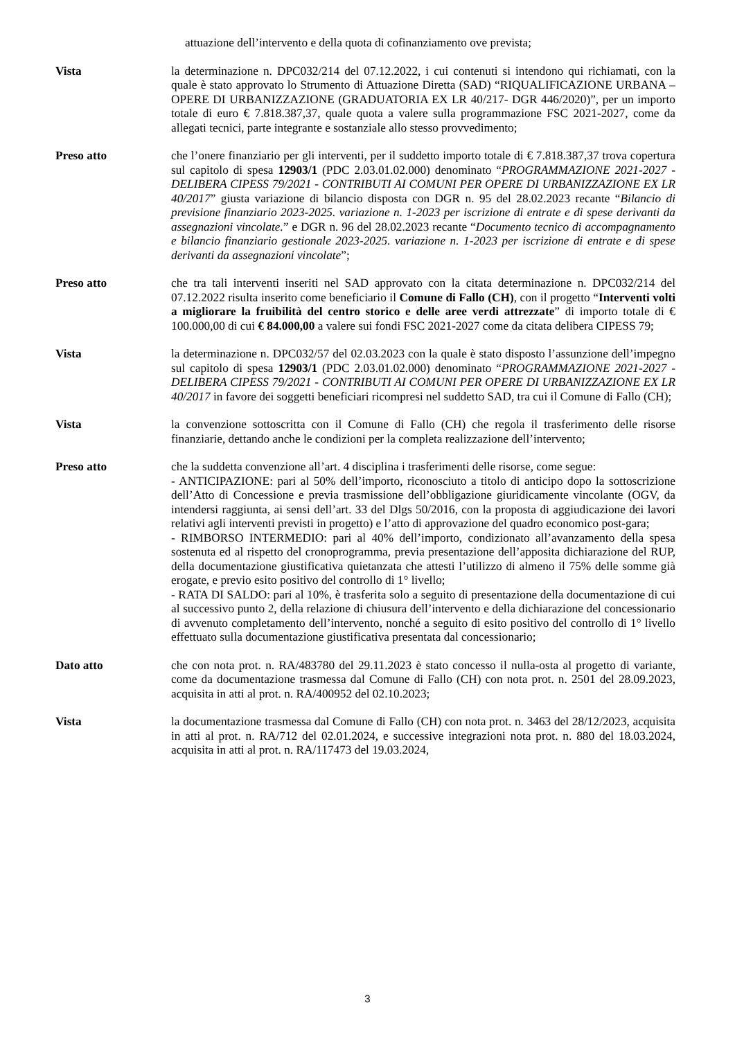attuazione dell’intervento e della quota di cofinanziamento ove prevista;
Vista la determinazione n. DPC032/214 del 07.12.2022, i cui contenuti si intendono qui richiamati, con la quale è stato approvato lo Strumento di Attuazione Diretta (SAD) “RIQUALIFICAZIONE URBANA – OPERE DI URBANIZZAZIONE (GRADUATORIA EX LR 40/217- DGR 446/2020)”, per un importo totale di euro € 7.818.387,37, quale quota a valere sulla programmazione FSC 2021-2027, come da allegati tecnici, parte integrante e sostanziale allo stesso provvedimento;
Preso atto che l’onere finanziario per gli interventi, per il suddetto importo totale di € 7.818.387,37 trova copertura sul capitolo di spesa 12903/1 (PDC 2.03.01.02.000) denominato “PROGRAMMAZIONE 2021-2027 - DELIBERA CIPESS 79/2021 - CONTRIBUTI AI COMUNI PER OPERE DI URBANIZZAZIONE EX LR 40/2017” giusta variazione di bilancio disposta con DGR n. 95 del 28.02.2023 recante “Bilancio di previsione finanziario 2023-2025. variazione n. 1-2023 per iscrizione di entrate e di spese derivanti da assegnazioni vincolate.” e DGR n. 96 del 28.02.2023 recante “Documento tecnico di accompagnamento e bilancio finanziario gestionale 2023-2025. variazione n. 1-2023 per iscrizione di entrate e di spese derivanti da assegnazioni vincolate”;
Preso atto che tra tali interventi inseriti nel SAD approvato con la citata determinazione n. DPC032/214 del 07.12.2022 risulta inserito come beneficiario il Comune di Fallo (CH), con il progetto “Interventi volti a migliorare la fruibilità del centro storico e delle aree verdi attrezzate” di importo totale di € 100.000,00 di cui € 84.000,00 a valere sui fondi FSC 2021-2027 come da citata delibera CIPESS 79;
Vista la determinazione n. DPC032/57 del 02.03.2023 con la quale è stato disposto l’assunzione dell’impegno sul capitolo di spesa 12903/1 (PDC 2.03.01.02.000) denominato “PROGRAMMAZIONE 2021-2027 - DELIBERA CIPESS 79/2021 - CONTRIBUTI AI COMUNI PER OPERE DI URBANIZZAZIONE EX LR 40/2017 in favore dei soggetti beneficiari ricompresi nel suddetto SAD, tra cui il Comune di Fallo (CH);
Vista la convenzione sottoscritta con il Comune di Fallo (CH) che regola il trasferimento delle risorse finanziarie, dettando anche le condizioni per la completa realizzazione dell’intervento;
Preso atto che la suddetta convenzione all’art. 4 disciplina i trasferimenti delle risorse, come segue:
- ANTICIPAZIONE: pari al 50% dell’importo, riconosciuto a titolo di anticipo dopo la sottoscrizione dell’Atto di Concessione e previa trasmissione dell’obbligazione giuridicamente vincolante (OGV, da intendersi raggiunta, ai sensi dell’art. 33 del Dlgs 50/2016, con la proposta di aggiudicazione dei lavori relativi agli interventi previsti in progetto) e l’atto di approvazione del quadro economico post-gara;
- RIMBORSO INTERMEDIO: pari al 40% dell’importo, condizionato all’avanzamento della spesa sostenuta ed al rispetto del cronoprogramma, previa presentazione dell’apposita dichiarazione del RUP, della documentazione giustificativa quietanzata che attesti l’utilizzo di almeno il 75% delle somme già erogate, e previo esito positivo del controllo di 1° livello;
- RATA DI SALDO: pari al 10%, è trasferita solo a seguito di presentazione della documentazione di cui al successivo punto 2, della relazione di chiusura dell’intervento e della dichiarazione del concessionario di avvenuto completamento dell’intervento, nonché a seguito di esito positivo del controllo di 1° livello effettuato sulla documentazione giustificativa presentata dal concessionario;
Dato atto che con nota prot. n. RA/483780 del 29.11.2023 è stato concesso il nulla-osta al progetto di variante, come da documentazione trasmessa dal Comune di Fallo (CH) con nota prot. n. 2501 del 28.09.2023, acquisita in atti al prot. n. RA/400952 del 02.10.2023;
Vista la documentazione trasmessa dal Comune di Fallo (CH) con nota prot. n. 3463 del 28/12/2023, acquisita in atti al prot. n. RA/712 del 02.01.2024, e successive integrazioni nota prot. n. 880 del 18.03.2024, acquisita in atti al prot. n. RA/117473 del 19.03.2024,
3